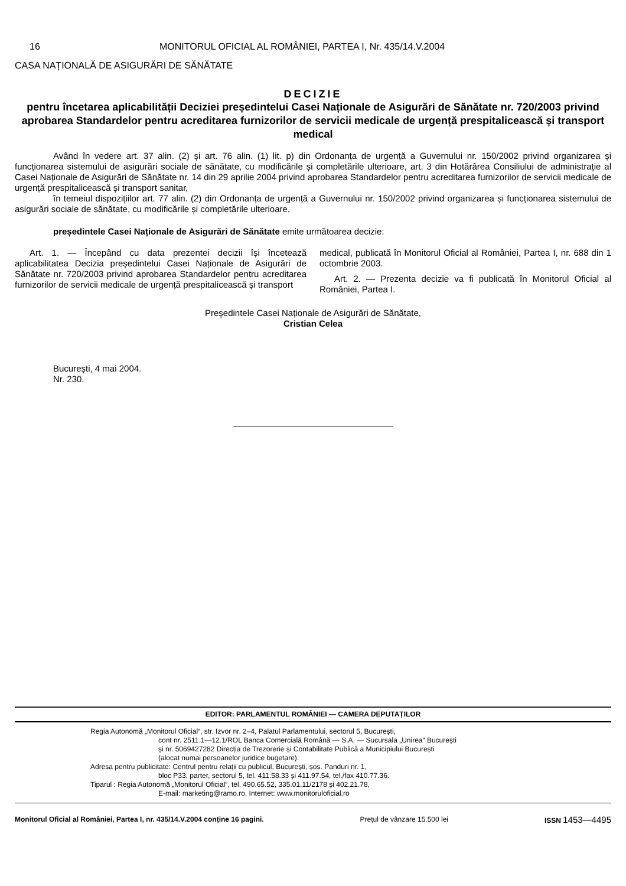16 MONITORUL OFICIAL AL ROMÂNIEI, PARTEA I, Nr. 435/14.V.2004
CASA NAȚIONALĂ DE ASIGURĂRI DE SĂNĂTATE
DECIZIE
pentru încetarea aplicabilității Deciziei președintelui Casei Naționale de Asigurări de Sănătate nr. 720/2003 privind aprobarea Standardelor pentru acreditarea furnizorilor de servicii medicale de urgență prespitalicească și transport medical
Având în vedere art. 37 alin. (2) și art. 76 alin. (1) lit. p) din Ordonanța de urgență a Guvernului nr. 150/2002 privind organizarea și funcționarea sistemului de asigurări sociale de sănătate, cu modificările și completările ulterioare, art. 3 din Hotărârea Consiliului de administrație al Casei Naționale de Asigurări de Sănătate nr. 14 din 29 aprilie 2004 privind aprobarea Standardelor pentru acreditarea furnizorilor de servicii medicale de urgență prespitalicească și transport sanitar,
în temeiul dispozițiilor art. 77 alin. (2) din Ordonanța de urgență a Guvernului nr. 150/2002 privind organizarea și funcționarea sistemului de asigurări sociale de sănătate, cu modificările și completările ulterioare,
președintele Casei Naționale de Asigurări de Sănătate emite următoarea decizie:
Art. 1. — Începând cu data prezentei decizii își încetează aplicabilitatea Decizia președintelui Casei Naționale de Asigurări de Sănătate nr. 720/2003 privind aprobarea Standardelor pentru acreditarea furnizorilor de servicii medicale de urgență prespitalicească și transport
medical, publicată în Monitorul Oficial al României, Partea I, nr. 688 din 1 octombrie 2003.
Art. 2. — Prezenta decizie va fi publicată în Monitorul Oficial al României, Partea I.
Președintele Casei Naționale de Asigurări de Sănătate,
Cristian Celea
București, 4 mai 2004.
Nr. 230.
EDITOR: PARLAMENTUL ROMÂNIEI — CAMERA DEPUTAȚILOR
Regia Autonomă „Monitorul Oficial“, str. Izvor nr. 2–4, Palatul Parlamentului, sectorul 5, București,
cont nr. 2511.1—12.1/ROL Banca Comercială Română — S.A. — Sucursala „Unirea“ București
și nr. 5069427282 Direcția de Trezorerie și Contabilitate Publică a Municipiului București
(alocat numai persoanelor juridice bugetare).
Adresa pentru publicitate: Centrul pentru relații cu publicul, București, șos. Panduri nr. 1,
bloc P33, parter, sectorul 5, tel. 411.58.33 și 411.97.54, tel./fax 410.77.36.
Tiparul : Regia Autonomă „Monitorul Oficial“, tel. 490.65.52, 335.01.11/2178 și 402.21.78,
E-mail: marketing@ramo.ro, Internet: www.monitoruloficial.ro
Monitorul Oficial al României, Partea I, nr. 435/14.V.2004 conține 16 pagini. Prețul de vânzare 15.500 lei ISSN 1453—4495